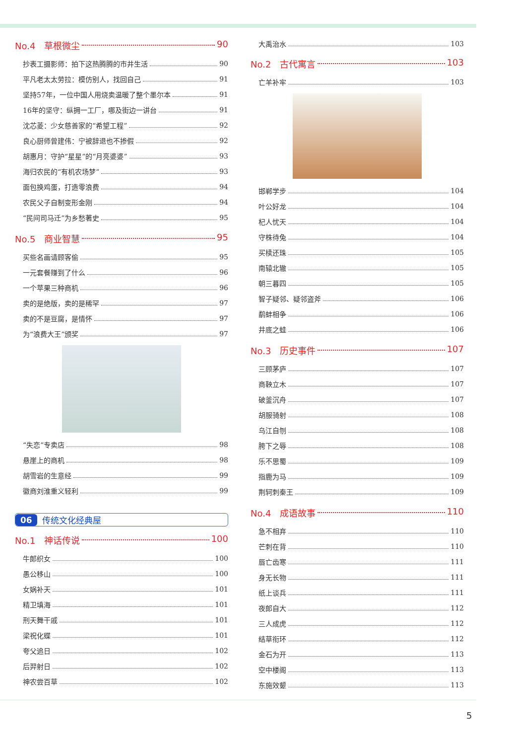No.4　草根微尘 90
抄表工摄影师：拍下这热腾腾的市井生活 90
平凡老太太劳拉：模仿别人，找回自己 91
坚持57年，一位中国人用烧卖温暖了整个墨尔本 91
16年的坚守：纵拥一工厂，哪及街边一讲台 91
沈芯菱：少女慈善家的“希望工程” 92
良心厨师曾建伟：宁被辞退也不掺假 92
胡惠月：守护“星星”的“月亮婆婆” 93
海归农民的“有机农场梦” 93
面包换鸡蛋，打造零浪费 94
农民父子自制变形金刚 94
“民间司马迁”为乡愁著史 95
No.5　商业智慧 95
买些名画请顾客偷 95
一元套餐赚到了什么 96
一个苹果三种商机 96
卖的是绝版，卖的是稀罕 97
卖的不是豆腐，是情怀 97
为“浪费大王”颁奖 97
“失恋”专卖店 98
悬崖上的商机 98
胡雪岩的生意经 99
徽商刘淮重义轻利 99
06 传统文化经典屋
No.1　神话传说 100
牛郎织女 100
愚公移山 100
女娲补天 101
精卫填海 101
刑天舞干戚 101
梁祝化蝶 101
夸父追日 102
后羿射日 102
神农尝百草 102
大禹治水 103
No.2　古代寓言 103
亡羊补牢 103
邯郸学步 104
叶公好龙 104
杞人忧天 104
守株待兔 104
买椟还珠 105
南辕北辙 105
朝三暮四 105
智子疑邻、疑邻盗斧 106
鹬蚌相争 106
井底之蛙 106
No.3　历史事件 107
三顾茅庐 107
商鞅立木 107
破釜沉舟 107
胡服骑射 108
乌江自刎 108
胯下之辱 108
乐不思蜀 109
指鹿为马 109
荆轲刺秦王 109
No.4　成语故事 110
急不相弃 110
芒刺在背 110
唇亡齿寒 111
身无长物 111
纸上谈兵 111
夜郎自大 112
三人成虎 112
结草衔环 112
金石为开 113
空中楼阁 113
东施效颦 113
5